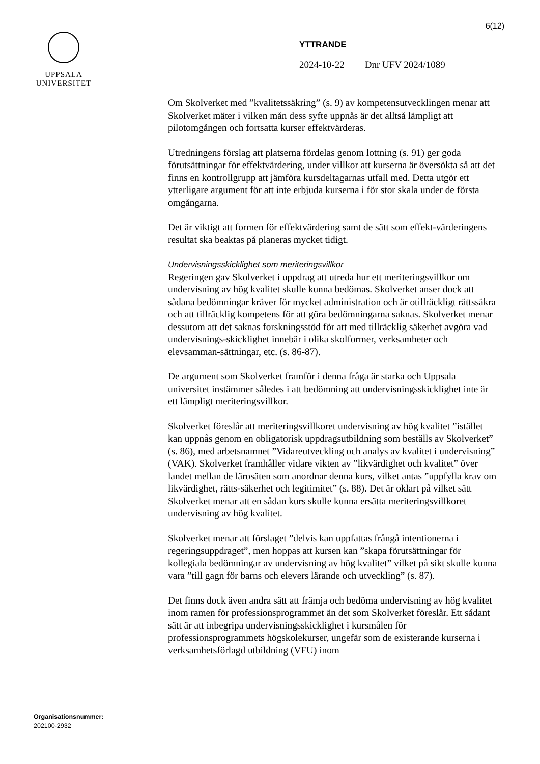6(12)
UPPSALA
UNIVERSITET
YTTRANDE
2024-10-22 Dnr UFV 2024/1089
Om Skolverket med ”kvalitetssäkring” (s. 9) av kompetensutvecklingen menar att Skolverket mäter i vilken mån dess syfte uppnås är det alltså lämpligt att pilotomgången och fortsatta kurser effektvärderas.
Utredningens förslag att platserna fördelas genom lottning (s. 91) ger goda förutsättningar för effektvärdering, under villkor att kurserna är översökta så att det finns en kontrollgrupp att jämföra kursdeltagarnas utfall med. Detta utgör ett ytterligare argument för att inte erbjuda kurserna i för stor skala under de första omgångarna.
Det är viktigt att formen för effektvärdering samt de sätt som effekt-värderingens resultat ska beaktas på planeras mycket tidigt.
Undervisningsskicklighet som meriteringsvillkor
Regeringen gav Skolverket i uppdrag att utreda hur ett meriteringsvillkor om undervisning av hög kvalitet skulle kunna bedömas. Skolverket anser dock att sådana bedömningar kräver för mycket administration och är otillräckligt rättssäkra och att tillräcklig kompetens för att göra bedömningarna saknas. Skolverket menar dessutom att det saknas forskningsstöd för att med tillräcklig säkerhet avgöra vad undervisnings-skicklighet innebär i olika skolformer, verksamheter och elevsamman-sättningar, etc. (s. 86-87).
De argument som Skolverket framför i denna fråga är starka och Uppsala universitet instämmer således i att bedömning att undervisningsskicklighet inte är ett lämpligt meriteringsvillkor.
Skolverket föreslår att meriteringsvillkoret undervisning av hög kvalitet ”istället kan uppnås genom en obligatorisk uppdragsutbildning som beställs av Skolverket” (s. 86), med arbetsnamnet ”Vidareutveckling och analys av kvalitet i undervisning” (VAK). Skolverket framhåller vidare vikten av ”likvärdighet och kvalitet” över landet mellan de lärosäten som anordnar denna kurs, vilket antas ”uppfylla krav om likvärdighet, rätts-säkerhet och legitimitet” (s. 88). Det är oklart på vilket sätt Skolverket menar att en sådan kurs skulle kunna ersätta meriteringsvillkoret undervisning av hög kvalitet.
Skolverket menar att förslaget ”delvis kan uppfattas frångå intentionerna i regeringsuppdraget”, men hoppas att kursen kan ”skapa förutsättningar för kollegiala bedömningar av undervisning av hög kvalitet” vilket på sikt skulle kunna vara ”till gagn för barns och elevers lärande och utveckling” (s. 87).
Det finns dock även andra sätt att främja och bedöma undervisning av hög kvalitet inom ramen för professionsprogrammet än det som Skolverket föreslår. Ett sådant sätt är att inbegripa undervisningsskicklighet i kursmålen för professionsprogrammets högskolekurser, ungefär som de existerande kurserna i verksamhetsförlagd utbildning (VFU) inom
Organisationsnummer:
202100-2932